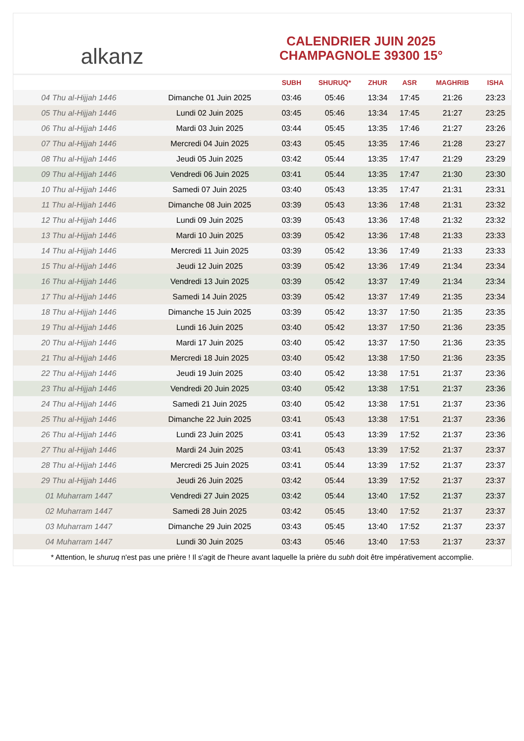alkanz
CALENDRIER JUIN 2025
CHAMPAGNOLE 39300 15°
| | | SUBH | SHURUQ* | ZHUR | ASR | MAGHRIB | ISHA |
| --- | --- | --- | --- | --- | --- | --- | --- |
| 04 Thu al-Hijjah 1446 | Dimanche 01 Juin 2025 | 03:46 | 05:46 | 13:34 | 17:45 | 21:26 | 23:23 |
| 05 Thu al-Hijjah 1446 | Lundi 02 Juin 2025 | 03:45 | 05:46 | 13:34 | 17:45 | 21:27 | 23:25 |
| 06 Thu al-Hijjah 1446 | Mardi 03 Juin 2025 | 03:44 | 05:45 | 13:35 | 17:46 | 21:27 | 23:26 |
| 07 Thu al-Hijjah 1446 | Mercredi 04 Juin 2025 | 03:43 | 05:45 | 13:35 | 17:46 | 21:28 | 23:27 |
| 08 Thu al-Hijjah 1446 | Jeudi 05 Juin 2025 | 03:42 | 05:44 | 13:35 | 17:47 | 21:29 | 23:29 |
| 09 Thu al-Hijjah 1446 | Vendredi 06 Juin 2025 | 03:41 | 05:44 | 13:35 | 17:47 | 21:30 | 23:30 |
| 10 Thu al-Hijjah 1446 | Samedi 07 Juin 2025 | 03:40 | 05:43 | 13:35 | 17:47 | 21:31 | 23:31 |
| 11 Thu al-Hijjah 1446 | Dimanche 08 Juin 2025 | 03:39 | 05:43 | 13:36 | 17:48 | 21:31 | 23:32 |
| 12 Thu al-Hijjah 1446 | Lundi 09 Juin 2025 | 03:39 | 05:43 | 13:36 | 17:48 | 21:32 | 23:32 |
| 13 Thu al-Hijjah 1446 | Mardi 10 Juin 2025 | 03:39 | 05:42 | 13:36 | 17:48 | 21:33 | 23:33 |
| 14 Thu al-Hijjah 1446 | Mercredi 11 Juin 2025 | 03:39 | 05:42 | 13:36 | 17:49 | 21:33 | 23:33 |
| 15 Thu al-Hijjah 1446 | Jeudi 12 Juin 2025 | 03:39 | 05:42 | 13:36 | 17:49 | 21:34 | 23:34 |
| 16 Thu al-Hijjah 1446 | Vendredi 13 Juin 2025 | 03:39 | 05:42 | 13:37 | 17:49 | 21:34 | 23:34 |
| 17 Thu al-Hijjah 1446 | Samedi 14 Juin 2025 | 03:39 | 05:42 | 13:37 | 17:49 | 21:35 | 23:34 |
| 18 Thu al-Hijjah 1446 | Dimanche 15 Juin 2025 | 03:39 | 05:42 | 13:37 | 17:50 | 21:35 | 23:35 |
| 19 Thu al-Hijjah 1446 | Lundi 16 Juin 2025 | 03:40 | 05:42 | 13:37 | 17:50 | 21:36 | 23:35 |
| 20 Thu al-Hijjah 1446 | Mardi 17 Juin 2025 | 03:40 | 05:42 | 13:37 | 17:50 | 21:36 | 23:35 |
| 21 Thu al-Hijjah 1446 | Mercredi 18 Juin 2025 | 03:40 | 05:42 | 13:38 | 17:50 | 21:36 | 23:35 |
| 22 Thu al-Hijjah 1446 | Jeudi 19 Juin 2025 | 03:40 | 05:42 | 13:38 | 17:51 | 21:37 | 23:36 |
| 23 Thu al-Hijjah 1446 | Vendredi 20 Juin 2025 | 03:40 | 05:42 | 13:38 | 17:51 | 21:37 | 23:36 |
| 24 Thu al-Hijjah 1446 | Samedi 21 Juin 2025 | 03:40 | 05:42 | 13:38 | 17:51 | 21:37 | 23:36 |
| 25 Thu al-Hijjah 1446 | Dimanche 22 Juin 2025 | 03:41 | 05:43 | 13:38 | 17:51 | 21:37 | 23:36 |
| 26 Thu al-Hijjah 1446 | Lundi 23 Juin 2025 | 03:41 | 05:43 | 13:39 | 17:52 | 21:37 | 23:36 |
| 27 Thu al-Hijjah 1446 | Mardi 24 Juin 2025 | 03:41 | 05:43 | 13:39 | 17:52 | 21:37 | 23:37 |
| 28 Thu al-Hijjah 1446 | Mercredi 25 Juin 2025 | 03:41 | 05:44 | 13:39 | 17:52 | 21:37 | 23:37 |
| 29 Thu al-Hijjah 1446 | Jeudi 26 Juin 2025 | 03:42 | 05:44 | 13:39 | 17:52 | 21:37 | 23:37 |
| 01 Muharram 1447 | Vendredi 27 Juin 2025 | 03:42 | 05:44 | 13:40 | 17:52 | 21:37 | 23:37 |
| 02 Muharram 1447 | Samedi 28 Juin 2025 | 03:42 | 05:45 | 13:40 | 17:52 | 21:37 | 23:37 |
| 03 Muharram 1447 | Dimanche 29 Juin 2025 | 03:43 | 05:45 | 13:40 | 17:52 | 21:37 | 23:37 |
| 04 Muharram 1447 | Lundi 30 Juin 2025 | 03:43 | 05:46 | 13:40 | 17:53 | 21:37 | 23:37 |
* Attention, le shuruq n'est pas une prière ! Il s'agit de l'heure avant laquelle la prière du subh doit être impérativement accomplie.